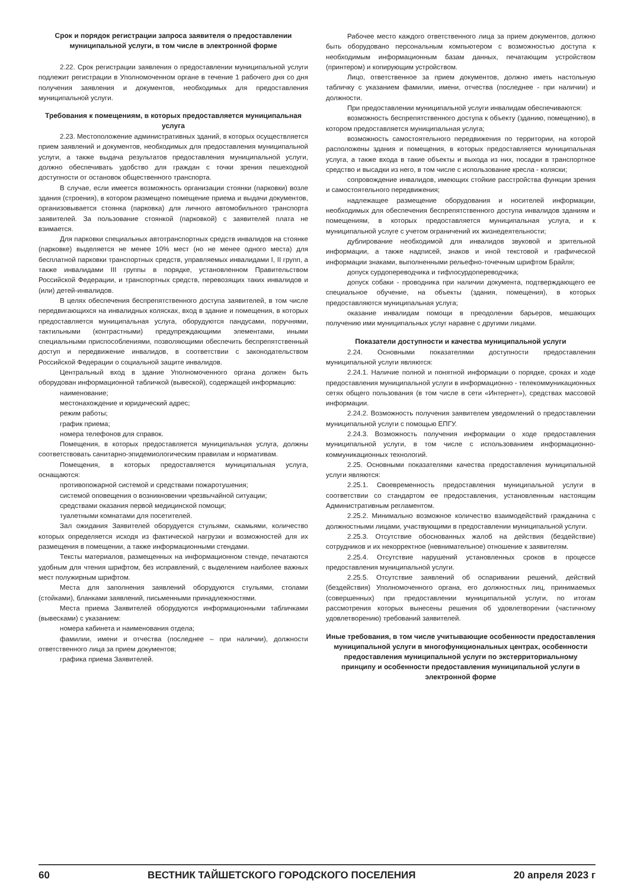Срок и порядок регистрации запроса заявителя о предоставлении муниципальной услуги, в том числе в электронной форме
2.22. Срок регистрации заявления о предоставлении муниципальной услуги подлежит регистрации в Уполномоченном органе в течение 1 рабочего дня со дня получения заявления и документов, необходимых для предоставления муниципальной услуги.
Требования к помещениям, в которых предоставляется муниципальная услуга
2.23. Местоположение административных зданий, в которых осуществляется прием заявлений и документов, необходимых для предоставления муниципальной услуги, а также выдача результатов предоставления муниципальной услуги, должно обеспечивать удобство для граждан с точки зрения пешеходной доступности от остановок общественного транспорта.
В случае, если имеется возможность организации стоянки (парковки) возле здания (строения), в котором размещено помещение приема и выдачи документов, организовывается стоянка (парковка) для личного автомобильного транспорта заявителей. За пользование стоянкой (парковкой) с заявителей плата не взимается.
Для парковки специальных автотранспортных средств инвалидов на стоянке (парковке) выделяется не менее 10% мест (но не менее одного места) для бесплатной парковки транспортных средств, управляемых инвалидами I, II групп, а также инвалидами III группы в порядке, установленном Правительством Российской Федерации, и транспортных средств, перевозящих таких инвалидов и (или) детей-инвалидов.
В целях обеспечения беспрепятственного доступа заявителей, в том числе передвигающихся на инвалидных колясках, вход в здание и помещения, в которых предоставляется муниципальная услуга, оборудуются пандусами, поручнями, тактильными (контрастными) предупреждающими элементами, иными специальными приспособлениями, позволяющими обеспечить беспрепятственный доступ и передвижение инвалидов, в соответствии с законодательством Российской Федерации о социальной защите инвалидов.
Центральный вход в здание Уполномоченного органа должен быть оборудован информационной табличкой (вывеской), содержащей информацию:
наименование;
местонахождение и юридический адрес;
режим работы;
график приема;
номера телефонов для справок.
Помещения, в которых предоставляется муниципальная услуга, должны соответствовать санитарно-эпидемиологическим правилам и нормативам.
Помещения, в которых предоставляется муниципальная услуга, оснащаются:
противопожарной системой и средствами пожаротушения;
системой оповещения о возникновении чрезвычайной ситуации;
средствами оказания первой медицинской помощи;
туалетными комнатами для посетителей.
Зал ожидания Заявителей оборудуется стульями, скамьями, количество которых определяется исходя из фактической нагрузки и возможностей для их размещения в помещении, а также информационными стендами.
Тексты материалов, размещенных на информационном стенде, печатаются удобным для чтения шрифтом, без исправлений, с выделением наиболее важных мест полужирным шрифтом.
Места для заполнения заявлений оборудуются стульями, столами (стойками), бланками заявлений, письменными принадлежностями.
Места приема Заявителей оборудуются информационными табличками (вывесками) с указанием:
номера кабинета и наименования отдела;
фамилии, имени и отчества (последнее – при наличии), должности ответственного лица за прием документов;
графика приема Заявителей.
Рабочее место каждого ответственного лица за прием документов, должно быть оборудовано персональным компьютером с возможностью доступа к необходимым информационным базам данных, печатающим устройством (принтером) и копирующим устройством.
Лицо, ответственное за прием документов, должно иметь настольную табличку с указанием фамилии, имени, отчества (последнее - при наличии) и должности.
При предоставлении муниципальной услуги инвалидам обеспечиваются:
возможность беспрепятственного доступа к объекту (зданию, помещению), в котором предоставляется муниципальная услуга;
возможность самостоятельного передвижения по территории, на которой расположены здания и помещения, в которых предоставляется муниципальная услуга, а также входа в такие объекты и выхода из них, посадки в транспортное средство и высадки из него, в том числе с использование кресла - коляски;
сопровождение инвалидов, имеющих стойкие расстройства функции зрения и самостоятельного передвижения;
надлежащее размещение оборудования и носителей информации, необходимых для обеспечения беспрепятственного доступа инвалидов зданиям и помещениям, в которых предоставляется муниципальная услуга, и к муниципальной услуге с учетом ограничений их жизнедеятельности;
дублирование необходимой для инвалидов звуковой и зрительной информации, а также надписей, знаков и иной текстовой и графической информации знаками, выполненными рельефно-точечным шрифтом Брайля;
допуск сурдопереводчика и тифлосурдопереводчика;
допуск собаки - проводника при наличии документа, подтверждающего ее специальное обучение, на объекты (здания, помещения), в которых предоставляются муниципальная услуга;
оказание инвалидам помощи в преодолении барьеров, мешающих получению ими муниципальных услуг наравне с другими лицами.
Показатели доступности и качества муниципальной услуги
2.24. Основными показателями доступности предоставления муниципальной услуги являются:
2.24.1. Наличие полной и понятной информации о порядке, сроках и ходе предоставления муниципальной услуги в информационно - телекоммуникационных сетях общего пользования (в том числе в сети «Интернет»), средствах массовой информации.
2.24.2. Возможность получения заявителем уведомлений о предоставлении муниципальной услуги с помощью ЕПГУ.
2.24.3. Возможность получения информации о ходе предоставления муниципальной услуги, в том числе с использованием информационно-коммуникационных технологий.
2.25. Основными показателями качества предоставления муниципальной услуги являются:
2.25.1. Своевременность предоставления муниципальной услуги в соответствии со стандартом ее предоставления, установленным настоящим Административным регламентом.
2.25.2. Минимально возможное количество взаимодействий гражданина с должностными лицами, участвующими в предоставлении муниципальной услуги.
2.25.3. Отсутствие обоснованных жалоб на действия (бездействие) сотрудников и их некорректное (невнимательное) отношение к заявителям.
2.25.4. Отсутствие нарушений установленных сроков в процессе предоставления муниципальной услуги.
2.25.5. Отсутствие заявлений об оспаривании решений, действий (бездействия) Уполномоченного органа, его должностных лиц, принимаемых (совершенных) при предоставлении муниципальной услуги, по итогам рассмотрения которых вынесены решения об удовлетворении (частичному удовлетворению) требований заявителей.
Иные требования, в том числе учитывающие особенности предоставления муниципальной услуги в многофункциональных центрах, особенности предоставления муниципальной услуги по экстерриториальному принципу и особенности предоставления муниципальной услуги в электронной форме
60 ВЕСТНИК ТАЙШЕТСКОГО ГОРОДСКОГО ПОСЕЛЕНИЯ 20 апреля 2023 г